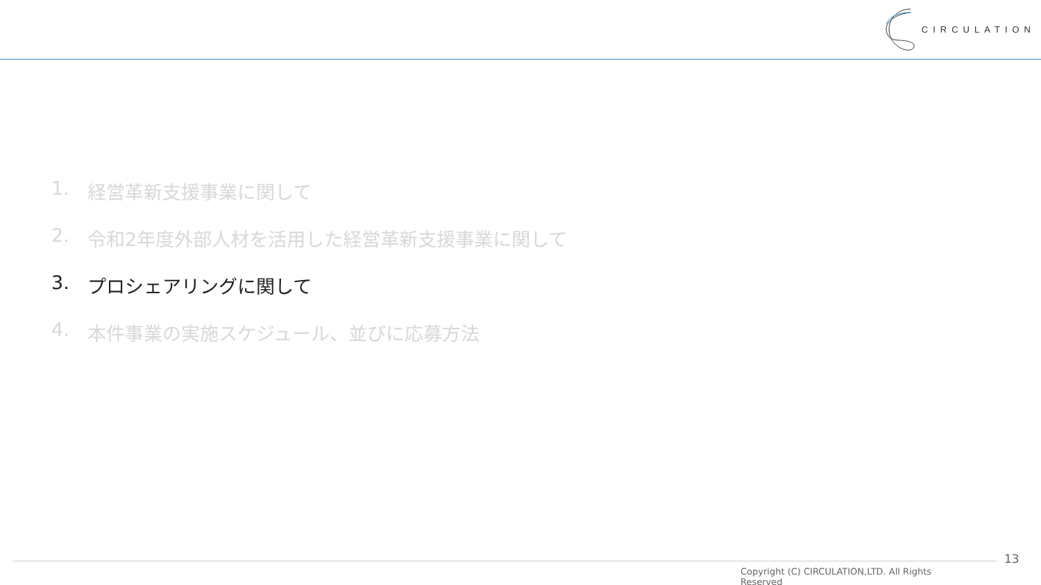CIRCULATION
1. 経営革新支援事業に関して
2. 令和2年度外部人材を活用した経営革新支援事業に関して
3. プロシェアリングに関して
4. 本件事業の実施スケジュール、並びに応募方法
13
Copyright (C) CIRCULATION,LTD. All Rights Reserved